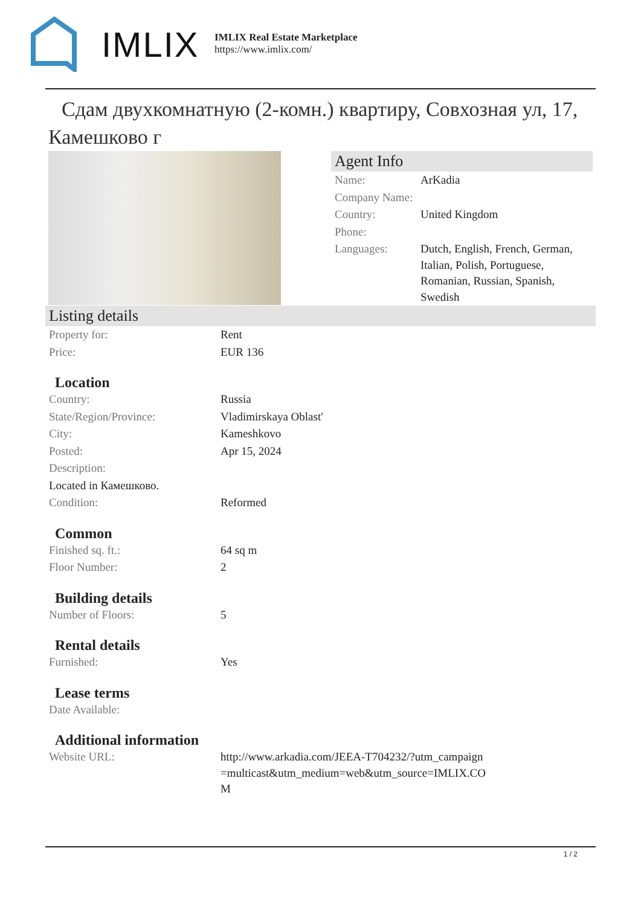IMLIX
IMLIX Real Estate Marketplace
https://www.imlix.com/
Сдам двухкомнатную (2-комн.) квартиру, Совхозная ул, 17, Камешково г
Agent Info
| Name: | ArKadia |
| Company Name: | |
| Country: | United Kingdom |
| Phone: | |
| Languages: | Dutch, English, French, German, Italian, Polish, Portuguese, Romanian, Russian, Spanish, Swedish |
Listing details
| Property for: | Rent |
| Price: | EUR 136 |
Location
| Country: | Russia |
| State/Region/Province: | Vladimirskaya Oblast' |
| City: | Kameshkovo |
| Posted: | Apr 15, 2024 |
| Description: | |
| Located in Камешково. | |
| Condition: | Reformed |
Common
| Finished sq. ft.: | 64 sq m |
| Floor Number: | 2 |
Building details
| Number of Floors: | 5 |
Rental details
| Furnished: | Yes |
Lease terms
| Date Available: | |
Additional information
| Website URL: | http://www.arkadia.com/JEEA-T704232/?utm_campaign=multicast&utm_medium=web&utm_source=IMLIX.COM |
1 / 2